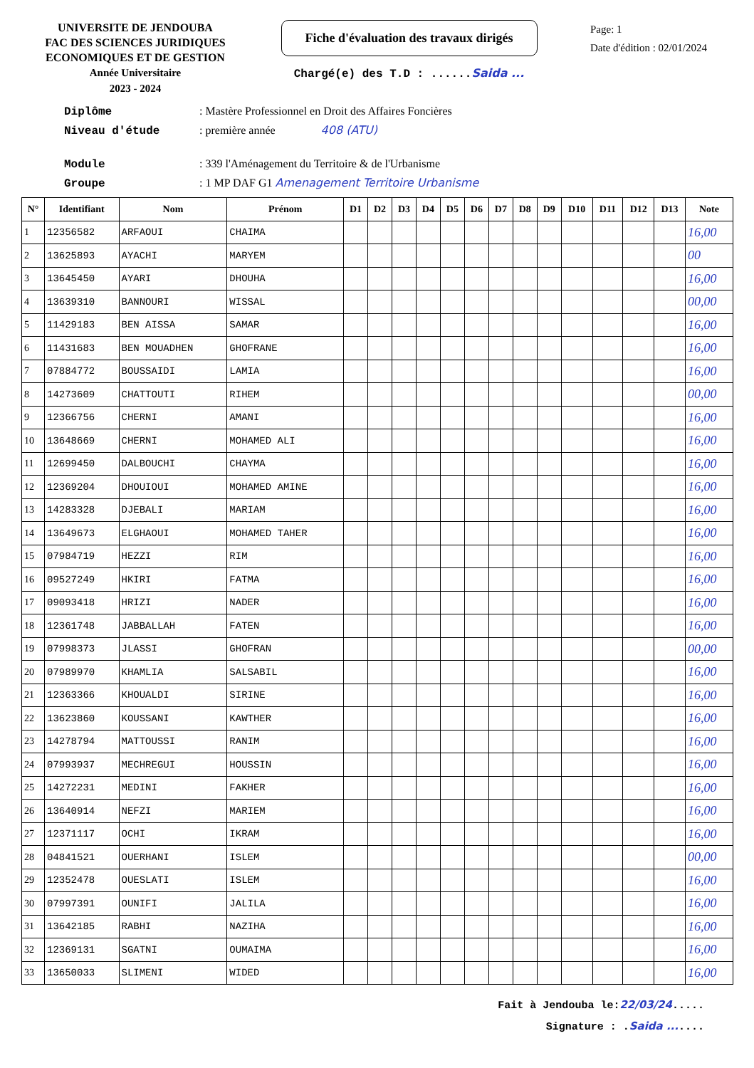UNIVERSITE DE JENDOUBA
FAC DES SCIENCES JURIDIQUES
ECONOMIQUES ET DE GESTION
Année Universitaire
2023 - 2024
Fiche d'évaluation des travaux dirigés
Chargé(e) des T.D : ......Saida ...
Page: 1
Date d'édition : 02/01/2024
Diplôme: Mastère Professionnel en Droit des Affaires Foncières
Niveau d'étude: première année 408 (ATU)
Module: 339 l'Aménagement du Territoire & de l'Urbanisme
Groupe: 1 MP DAF G1 Amenagement Territoire Urbanisme
| N° | Identifiant | Nom | Prénom | D1 | D2 | D3 | D4 | D5 | D6 | D7 | D8 | D9 | D10 | D11 | D12 | D13 | Note |
| --- | --- | --- | --- | --- | --- | --- | --- | --- | --- | --- | --- | --- | --- | --- | --- | --- | --- |
| 1 | 12356582 | ARFAOUI | CHAIMA | | | | | | | | | | | | | | 16,00 |
| 2 | 13625893 | AYACHI | MARYEM | | | | | | | | | | | | | | 00 |
| 3 | 13645450 | AYARI | DHOUHA | | | | | | | | | | | | | | 16,00 |
| 4 | 13639310 | BANNOURI | WISSAL | | | | | | | | | | | | | | 00,00 |
| 5 | 11429183 | BEN AISSA | SAMAR | | | | | | | | | | | | | | 16,00 |
| 6 | 11431683 | BEN MOUADHEN | GHOFRANE | | | | | | | | | | | | | | 16,00 |
| 7 | 07884772 | BOUSSAIDI | LAMIA | | | | | | | | | | | | | | 16,00 |
| 8 | 14273609 | CHATTOUTI | RIHEM | | | | | | | | | | | | | | 00,00 |
| 9 | 12366756 | CHERNI | AMANI | | | | | | | | | | | | | | 16,00 |
| 10 | 13648669 | CHERNI | MOHAMED ALI | | | | | | | | | | | | | | 16,00 |
| 11 | 12699450 | DALBOUCHI | CHAYMA | | | | | | | | | | | | | | 16,00 |
| 12 | 12369204 | DHOUIOUI | MOHAMED AMINE | | | | | | | | | | | | | | 16,00 |
| 13 | 14283328 | DJEBALI | MARIAM | | | | | | | | | | | | | | 16,00 |
| 14 | 13649673 | ELGHAOUI | MOHAMED TAHER | | | | | | | | | | | | | | 16,00 |
| 15 | 07984719 | HEZZI | RIM | | | | | | | | | | | | | | 16,00 |
| 16 | 09527249 | HKIRI | FATMA | | | | | | | | | | | | | | 16,00 |
| 17 | 09093418 | HRIZI | NADER | | | | | | | | | | | | | | 16,00 |
| 18 | 12361748 | JABBALLAH | FATEN | | | | | | | | | | | | | | 16,00 |
| 19 | 07998373 | JLASSI | GHOFRAN | | | | | | | | | | | | | | 00,00 |
| 20 | 07989970 | KHAMLIA | SALSABIL | | | | | | | | | | | | | | 16,00 |
| 21 | 12363366 | KHOUALDI | SIRINE | | | | | | | | | | | | | | 16,00 |
| 22 | 13623860 | KOUSSANI | KAWTHER | | | | | | | | | | | | | | 16,00 |
| 23 | 14278794 | MATTOUSSI | RANIM | | | | | | | | | | | | | | 16,00 |
| 24 | 07993937 | MECHREGUI | HOUSSIN | | | | | | | | | | | | | | 16,00 |
| 25 | 14272231 | MEDINI | FAKHER | | | | | | | | | | | | | | 16,00 |
| 26 | 13640914 | NEFZI | MARIEM | | | | | | | | | | | | | | 16,00 |
| 27 | 12371117 | OCHI | IKRAM | | | | | | | | | | | | | | 16,00 |
| 28 | 04841521 | OUERHANI | ISLEM | | | | | | | | | | | | | | 00,00 |
| 29 | 12352478 | OUESLATI | ISLEM | | | | | | | | | | | | | | 16,00 |
| 30 | 07997391 | OUNIFI | JALILA | | | | | | | | | | | | | | 16,00 |
| 31 | 13642185 | RABHI | NAZIHA | | | | | | | | | | | | | | 16,00 |
| 32 | 12369131 | SGATNI | OUMAIMA | | | | | | | | | | | | | | 16,00 |
| 33 | 13650033 | SLIMENI | WIDED | | | | | | | | | | | | | | 16,00 |
Fait à Jendouba le:22/03/24.....
Signature : .Saida .......